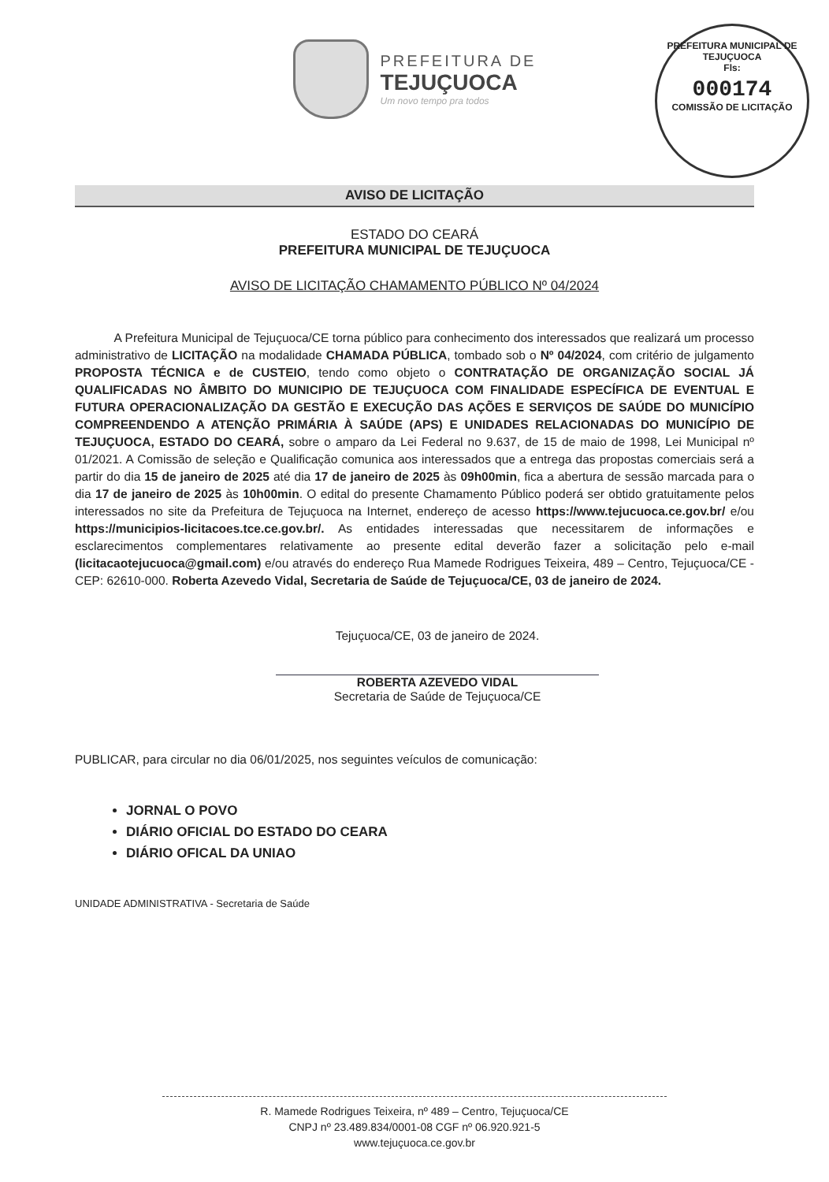PREFEITURA DE
TEJUÇUOCA
Um novo tempo pra todos
PREFEITURA MUNICIPAL DE TEJUÇUOCA
Fls:
000174
COMISSÃO DE LICITAÇÃO
AVISO DE LICITAÇÃO
ESTADO DO CEARÁ
PREFEITURA MUNICIPAL DE TEJUÇUOCA
AVISO DE LICITAÇÃO CHAMAMENTO PÚBLICO Nº 04/2024
A Prefeitura Municipal de Tejuçuoca/CE torna público para conhecimento dos interessados que realizará um processo administrativo de LICITAÇÃO na modalidade CHAMADA PÚBLICA, tombado sob o Nº 04/2024, com critério de julgamento PROPOSTA TÉCNICA e de CUSTEIO, tendo como objeto o CONTRATAÇÃO DE ORGANIZAÇÃO SOCIAL JÁ QUALIFICADAS NO ÂMBITO DO MUNICIPIO DE TEJUÇUOCA COM FINALIDADE ESPECÍFICA DE EVENTUAL E FUTURA OPERACIONALIZAÇÃO DA GESTÃO E EXECUÇÃO DAS AÇÕES E SERVIÇOS DE SAÚDE DO MUNICÍPIO COMPREENDENDO A ATENÇÃO PRIMÁRIA À SAÚDE (APS) E UNIDADES RELACIONADAS DO MUNICÍPIO DE TEJUÇUOCA, ESTADO DO CEARÁ, sobre o amparo da Lei Federal no 9.637, de 15 de maio de 1998, Lei Municipal nº 01/2021. A Comissão de seleção e Qualificação comunica aos interessados que a entrega das propostas comerciais será a partir do dia 15 de janeiro de 2025 até dia 17 de janeiro de 2025 às 09h00min, fica a abertura de sessão marcada para o dia 17 de janeiro de 2025 às 10h00min. O edital do presente Chamamento Público poderá ser obtido gratuitamente pelos interessados no site da Prefeitura de Tejuçuoca na Internet, endereço de acesso https://www.tejucuoca.ce.gov.br/ e/ou https://municipios-licitacoes.tce.ce.gov.br/. As entidades interessadas que necessitarem de informações e esclarecimentos complementares relativamente ao presente edital deverão fazer a solicitação pelo e-mail (licitacaotejucuoca@gmail.com) e/ou através do endereço Rua Mamede Rodrigues Teixeira, 489 – Centro, Tejuçuoca/CE - CEP: 62610-000. Roberta Azevedo Vidal, Secretaria de Saúde de Tejuçuoca/CE, 03 de janeiro de 2024.
Tejuçuoca/CE, 03 de janeiro de 2024.
ROBERTA AZEVEDO VIDAL
Secretaria de Saúde de Tejuçuoca/CE
PUBLICAR, para circular no dia 06/01/2025, nos seguintes veículos de comunicação:
JORNAL O POVO
DIÁRIO OFICIAL DO ESTADO DO CEARA
DIÁRIO OFICAL DA UNIAO
UNIDADE ADMINISTRATIVA - Secretaria de Saúde
R. Mamede Rodrigues Teixeira, nº 489 – Centro, Tejuçuoca/CE
CNPJ nº 23.489.834/0001-08 CGF nº 06.920.921-5
www.tejuçuoca.ce.gov.br